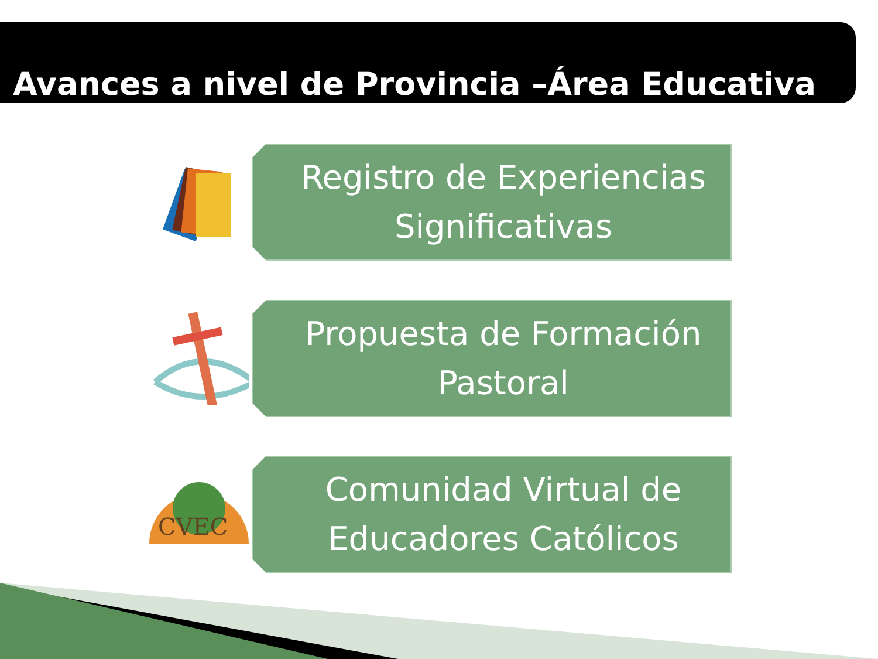Avances a nivel de Provincia –Área Educativa
Registro de Experiencias Significativas
Propuesta de Formación Pastoral
CVEC
Comunidad Virtual de Educadores Católicos